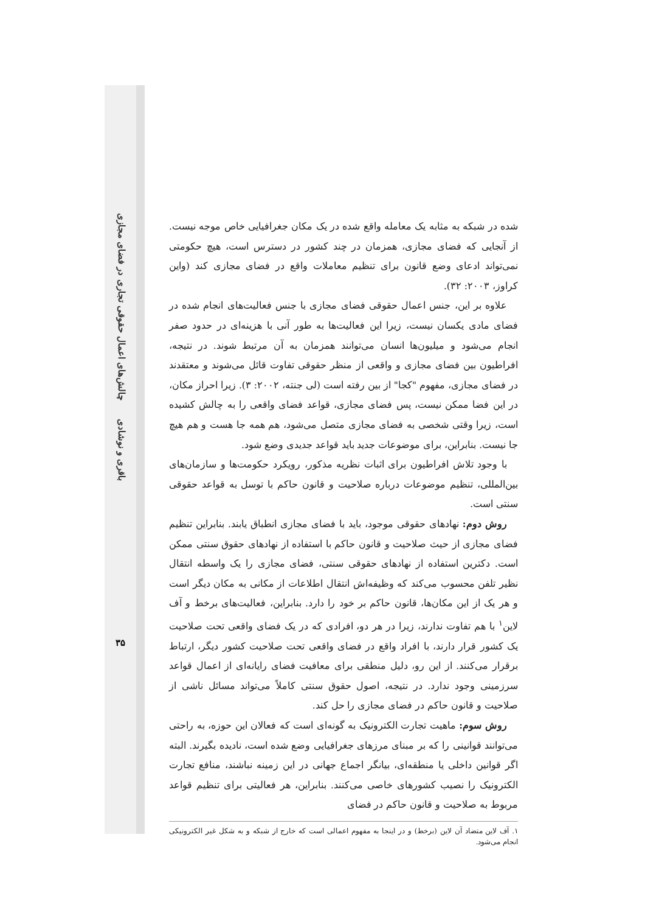چالش‌های اعمال حقوقی تجاری در فضای مجازی
باقری و نوشادی
شده در شبکه به مثابه یک معامله واقع شده در یک مکان جغرافیایی خاص موجه نیست. از آنجایی که فضای مجازی، همزمان در چند کشور در دسترس است، هیچ حکومتی نمی‌تواند ادعای وضع قانون برای تنظیم معاملات واقع در فضای مجازی کند (واین کراوز، ۲۰۰۳: ۳۲).
علاوه بر این، جنس اعمال حقوقی فضای مجازی با جنس فعالیت‌های انجام شده در فضای مادی یکسان نیست، زیرا این فعالیت‌ها به طور آنی با هزینه‌ای در حدود صفر انجام می‌شود و میلیون‌ها انسان می‌توانند همزمان به آن مرتبط شوند. در نتیجه، افراطیون بین فضای مجازی و واقعی از منظر حقوقی تفاوت قائل می‌شوند و معتقدند در فضای مجازی، مفهوم "کجا" از بین رفته است (لی جنته، ۲۰۰۲: ۳). زیرا احراز مکان، در این فضا ممکن نیست، پس فضای مجازی، قواعد فضای واقعی را به چالش کشیده است، زیرا وقتی شخصی به فضای مجازی متصل می‌شود، هم همه جا هست و هم هیچ جا نیست. بنابراین، برای موضوعات جدید باید قواعد جدیدی وضع شود.
با وجود تلاش افراطیون برای اثبات نظریه مذکور، رویکرد حکومت‌ها و سازمان‌های بین‌المللی، تنظیم موضوعات درباره صلاحیت و قانون حاکم با توسل به قواعد حقوقی سنتی است.
روش دوم: نهادهای حقوقی موجود، باید با فضای مجازی انطباق یابند. بنابراین تنظیم فضای مجازی از حیث صلاحیت و قانون حاکم با استفاده از نهادهای حقوق سنتی ممکن است. دکترین استفاده از نهادهای حقوقی سنتی، فضای مجازی را یک واسطه انتقال نظیر تلفن محسوب می‌کند که وظیفه‌اش انتقال اطلاعات از مکانی به مکان دیگر است و هر یک از این مکان‌ها، قانون حاکم بر خود را دارد. بنابراین، فعالیت‌های برخط و آف لاین<sup>۱</sup> با هم تفاوت ندارند، زیرا در هر دو، افرادی که در یک فضای واقعی تحت صلاحیت یک کشور قرار دارند، با افراد واقع در فضای واقعی تحت صلاحیت کشور دیگر، ارتباط برقرار می‌کنند. از این رو، دلیل منطقی برای معافیت فضای رایانه‌ای از اعمال قواعد سرزمینی وجود ندارد. در نتیجه، اصول حقوق سنتی کاملاً می‌تواند مسائل ناشی از صلاحیت و قانون حاکم در فضای مجازی را حل کند.
روش سوم: ماهیت تجارت الکترونیک به گونه‌ای است که فعالان این حوزه، به راحتی می‌توانند قوانینی را که بر مبنای مرزهای جغرافیایی وضع شده است، نادیده بگیرند. البته اگر قوانین داخلی یا منطقه‌ای، بیانگر اجماع جهانی در این زمینه نباشند، منافع تجارت الکترونیک را نصیب کشورهای خاصی می‌کنند. بنابراین، هر فعالیتی برای تنظیم قواعد مربوط به صلاحیت و قانون حاکم در فضای
۱. آف لاین متضاد آن لاین (برخط) و در اینجا به مفهوم اعمالی است که خارج از شبکه و به شکل غیر الکترونیکی انجام می‌شود.
۳۵